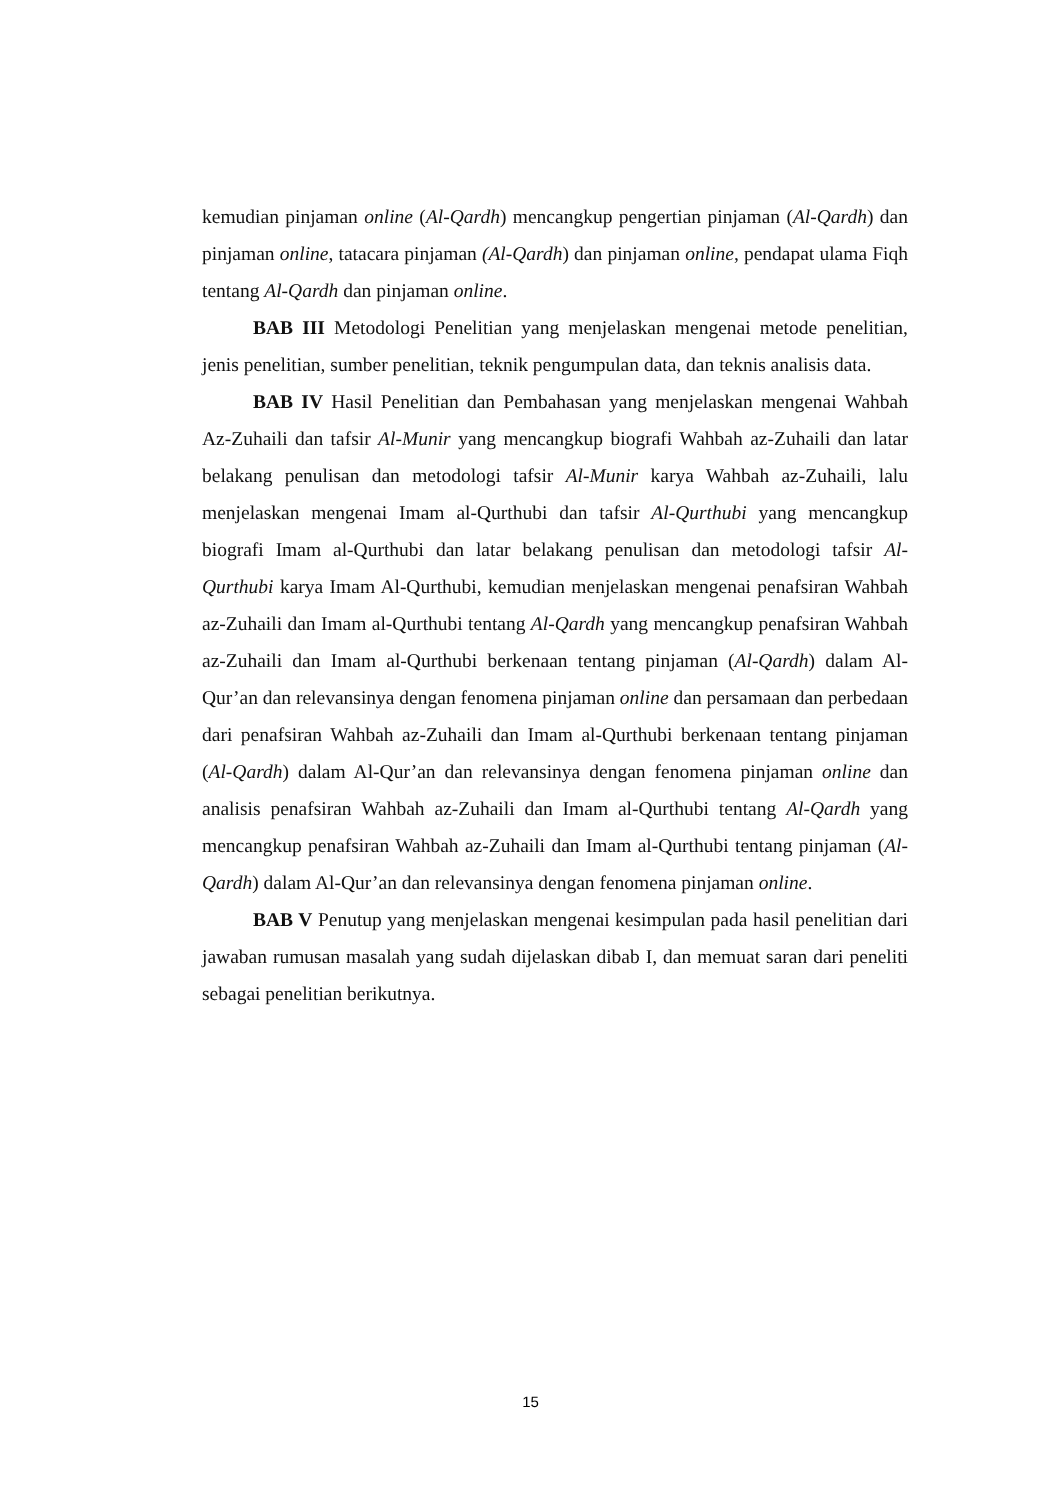kemudian pinjaman online (Al-Qardh) mencangkup pengertian pinjaman (Al-Qardh) dan pinjaman online, tatacara pinjaman (Al-Qardh) dan pinjaman online, pendapat ulama Fiqh tentang Al-Qardh dan pinjaman online.
BAB III Metodologi Penelitian yang menjelaskan mengenai metode penelitian, jenis penelitian, sumber penelitian, teknik pengumpulan data, dan teknis analisis data.
BAB IV Hasil Penelitian dan Pembahasan yang menjelaskan mengenai Wahbah Az-Zuhaili dan tafsir Al-Munir yang mencangkup biografi Wahbah az-Zuhaili dan latar belakang penulisan dan metodologi tafsir Al-Munir karya Wahbah az-Zuhaili, lalu menjelaskan mengenai Imam al-Qurthubi dan tafsir Al-Qurthubi yang mencangkup biografi Imam al-Qurthubi dan latar belakang penulisan dan metodologi tafsir Al-Qurthubi karya Imam Al-Qurthubi, kemudian menjelaskan mengenai penafsiran Wahbah az-Zuhaili dan Imam al-Qurthubi tentang Al-Qardh yang mencangkup penafsiran Wahbah az-Zuhaili dan Imam al-Qurthubi berkenaan tentang pinjaman (Al-Qardh) dalam Al-Qur’an dan relevansinya dengan fenomena pinjaman online dan persamaan dan perbedaan dari penafsiran Wahbah az-Zuhaili dan Imam al-Qurthubi berkenaan tentang pinjaman (Al-Qardh) dalam Al-Qur’an dan relevansinya dengan fenomena pinjaman online dan analisis penafsiran Wahbah az-Zuhaili dan Imam al-Qurthubi tentang Al-Qardh yang mencangkup penafsiran Wahbah az-Zuhaili dan Imam al-Qurthubi tentang pinjaman (Al-Qardh) dalam Al-Qur’an dan relevansinya dengan fenomena pinjaman online.
BAB V Penutup yang menjelaskan mengenai kesimpulan pada hasil penelitian dari jawaban rumusan masalah yang sudah dijelaskan dibab I, dan memuat saran dari peneliti sebagai penelitian berikutnya.
15